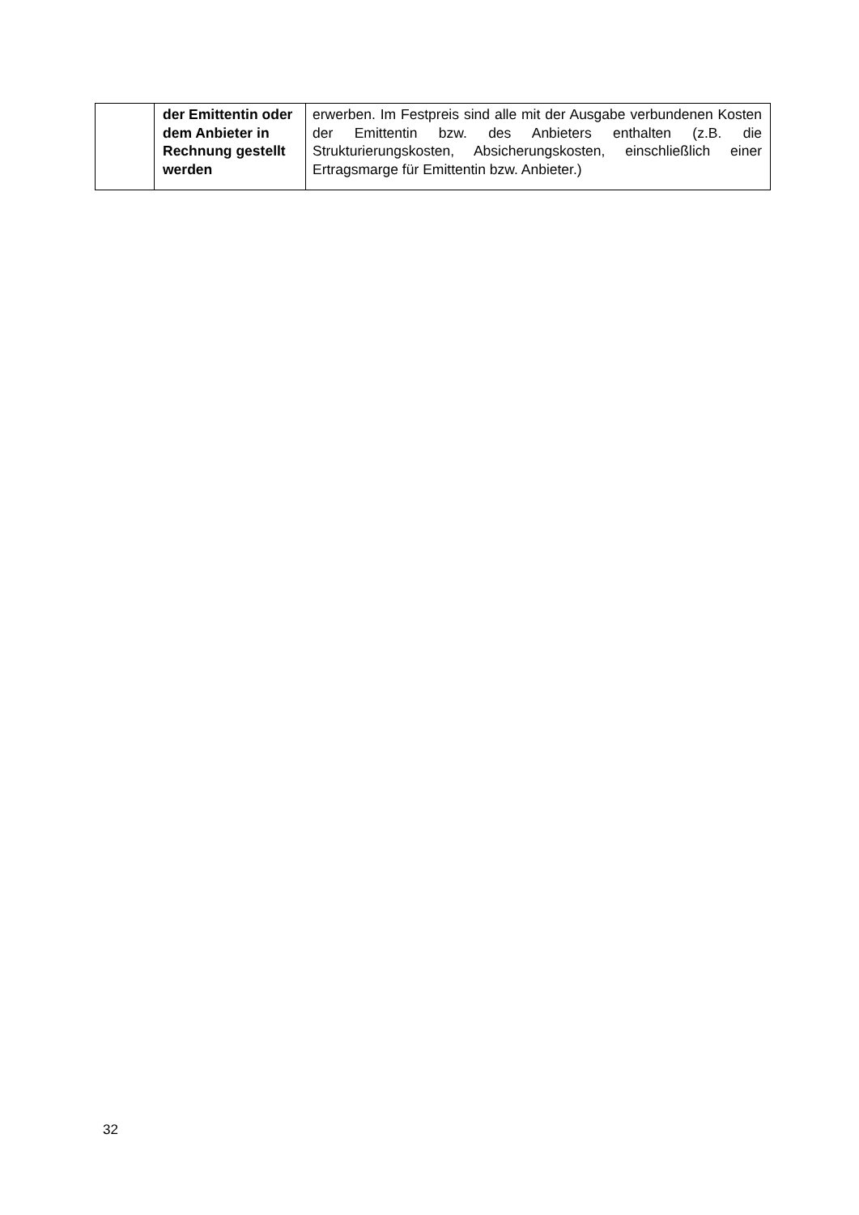| | der Emittentin oder dem Anbieter in Rechnung gestellt werden | erwerben. Im Festpreis sind alle mit der Ausgabe verbundenen Kosten der Emittentin bzw. des Anbieters enthalten (z.B. die Strukturierungskosten, Absicherungskosten, einschließlich einer Ertragsmarge für Emittentin bzw. Anbieter.) |
32